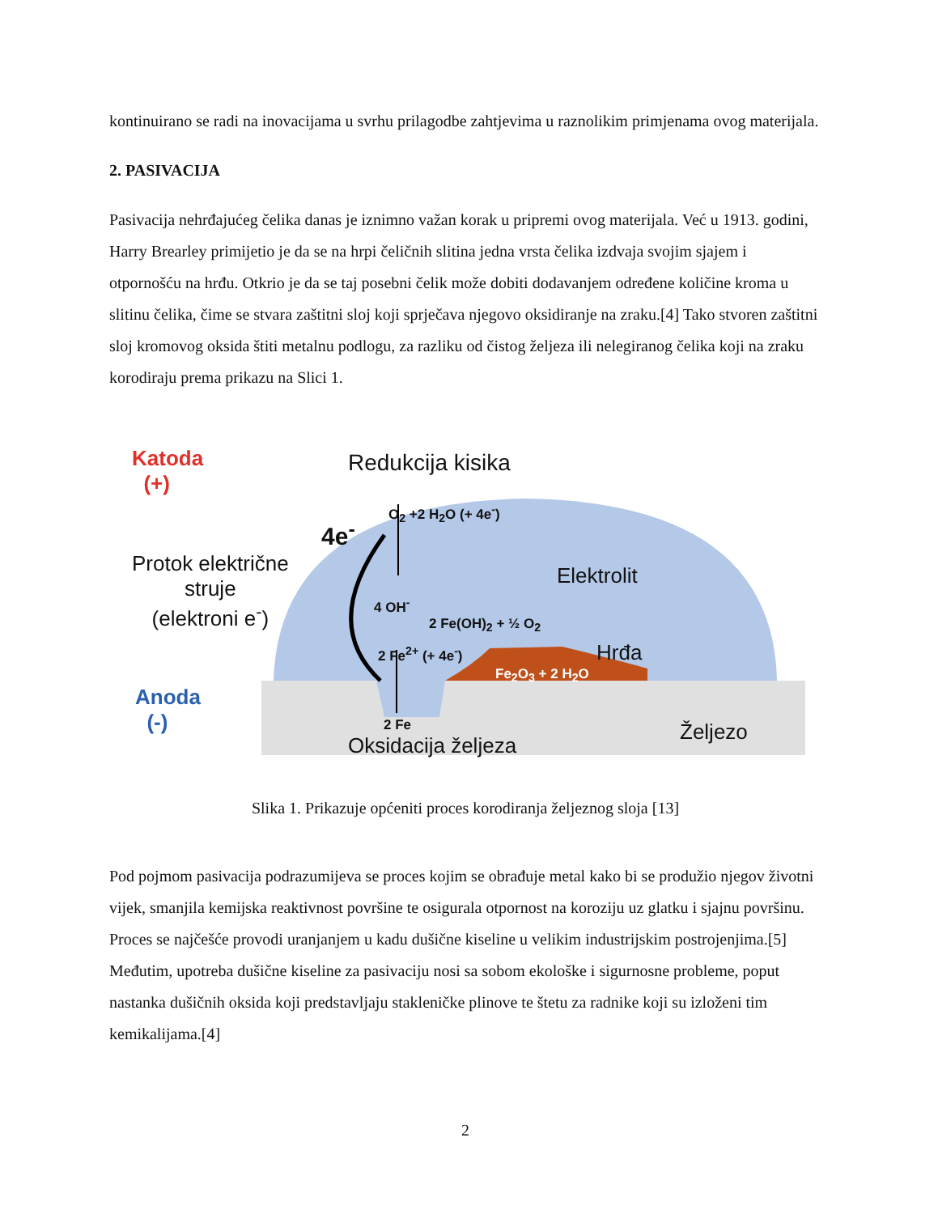kontinuirano se radi na inovacijama u svrhu prilagodbe zahtjevima u raznolikim primjenama ovog materijala.
2. PASIVACIJA
Pasivacija nehrđajućeg čelika danas je iznimno važan korak u pripremi ovog materijala. Već u 1913. godini, Harry Brearley primijetio je da se na hrpi čeličnih slitina jedna vrsta čelika izdvaja svojim sjajem i otpornošću na hrđu. Otkrio je da se taj posebni čelik može dobiti dodavanjem određene količine kroma u slitinu čelika, čime se stvara zaštitni sloj koji sprječava njegovo oksidiranje na zraku.[4] Tako stvoren zaštitni sloj kromovog oksida štiti metalnu podlogu, za razliku od čistog željeza ili nelegiranog čelika koji na zraku korodiraju prema prikazu na Slici 1.
Katoda
(+)
Redukcija kisika
O<sub>2</sub> +2 H<sub>2</sub>O (+ 4e<sup>-</sup>)
4e<sup>-</sup>
Protok električne
struje
(elektroni e<sup>-</sup>)
Elektrolit
4 OH<sup>-</sup>
2 Fe(OH)<sub>2</sub> + ½ O<sub>2</sub>
2 Fe<sup>2+</sup> (+ 4e<sup>-</sup>) Hrđa
Fe<sub>2</sub>O<sub>3</sub> + 2 H<sub>2</sub>O
Anoda
(-)
2 Fe
Oksidacija željeza
Željezo
Slika 1. Prikazuje općeniti proces korodiranja željeznog sloja [13]
Pod pojmom pasivacija podrazumijeva se proces kojim se obrađuje metal kako bi se produžio njegov životni vijek, smanjila kemijska reaktivnost površine te osigurala otpornost na koroziju uz glatku i sjajnu površinu. Proces se najčešće provodi uranjanjem u kadu dušične kiseline u velikim industrijskim postrojenjima.[5] Međutim, upotreba dušične kiseline za pasivaciju nosi sa sobom ekološke i sigurnosne probleme, poput nastanka dušičnih oksida koji predstavljaju stakleničke plinove te štetu za radnike koji su izloženi tim kemikalijama.[4]
2